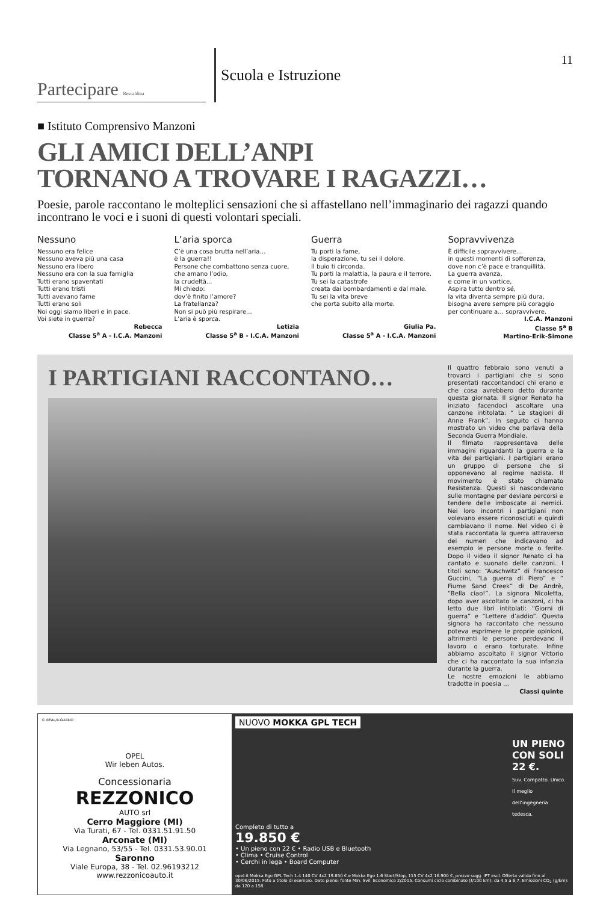Partecipare Rescaldina
Scuola e Istruzione
11
■ Istituto Comprensivo Manzoni
GLI AMICI DELL’ANPI
TORNANO A TROVARE I RAGAZZI…
Poesie, parole raccontano le molteplici sensazioni che si affastellano nell’immaginario dei ragazzi quando incontrano le voci e i suoni di questi volontari speciali.
Nessuno
Nessuno era felice
Nessuno aveva più una casa
Nessuno era libero
Nessuno era con la sua famiglia
Tutti erano spaventati
Tutti erano tristi
Tutti avevano fame
Tutti erano soli
Noi oggi siamo liberi e in pace.
Voi siete in guerra?
Rebecca
Classe 5<sup>a</sup> A - I.C.A. Manzoni
L’aria sporca
C’è una cosa brutta nell’aria…
è la guerra!!
Persone che combattono senza cuore,
che amano l’odio,
la crudeltà...
Mi chiedo:
dov’è finito l’amore?
La fratellanza?
Non si può più respirare...
L’aria è sporca.
Letizia
Classe 5<sup>a</sup> B - I.C.A. Manzoni
Guerra
Tu porti la fame,
la disperazione, tu sei il dolore.
Il buio ti circonda.
Tu porti la malattia, la paura e il terrore.
Tu sei la catastrofe
creata dai bombardamenti e dal male.
Tu sei la vita breve
che porta subito alla morte.
Giulia Pa.
Classe 5<sup>a</sup> A - I.C.A. Manzoni
Sopravvivenza
È difficile sopravvivere...
in questi momenti di sofferenza,
dove non c’è pace e tranquillità.
La guerra avanza,
e come in un vortice,
Aspira tutto dentro sé,
la vita diventa sempre più dura,
bisogna avere sempre più coraggio
per continuare a… sopravvivere.
I.C.A. Manzoni
Classe 5<sup>a</sup> B
Martino-Erik-Simone
I PARTIGIANI RACCONTANO…
Il quattro febbraio sono venuti a trovarci i partigiani che si sono presentati raccontandoci chi erano e che cosa avrebbero detto durante questa giornata. Il signor Renato ha iniziato facendoci ascoltare una canzone intitolata: “ Le stagioni di Anne Frank”. In seguito ci hanno mostrato un video che parlava della Seconda Guerra Mondiale.
Il filmato rappresentava delle immagini riguardanti la guerra e la vita dei partigiani. I partigiani erano un gruppo di persone che si opponevano al regime nazista. Il movimento è stato chiamato Resistenza. Questi si nascondevano sulle montagne per deviare percorsi e tendere delle imboscate ai nemici. Nei loro incontri i partigiani non volevano essere riconosciuti e quindi cambiavano il nome. Nel video ci è stata raccontata la guerra attraverso dei numeri che indicavano ad esempio le persone morte o ferite. Dopo il video il signor Renato ci ha cantato e suonato delle canzoni. I titoli sono: “Auschwitz” di Francesco Guccini, “La guerra di Piero” e “ Fiume Sand Creek” di De Andrè, “Bella ciao!”. La signora Nicoletta, dopo aver ascoltato le canzoni, ci ha letto due libri intitolati: “Giorni di guerra” e “Lettere d’addio”. Questa signora ha raccontato che nessuno poteva esprimere le proprie opinioni, altrimenti le persone perdevano il lavoro o erano torturate. Infine abbiamo ascoltato il signor Vittorio che ci ha raccontato la sua infanzia durante la guerra.
Le nostre emozioni le abbiamo tradotte in poesia …
Classi quinte
© REAL/ILGUADO
OPEL
Wir leben Autos.
Concessionaria
REZZONICO
AUTO srl
Cerro Maggiore (MI)
Via Turati, 67 - Tel. 0331.51.91.50
Arconate (MI)
Via Legnano, 53/55 - Tel. 0331.53.90.01
Saronno
Viale Europa, 38 - Tel. 02.96193212
www.rezzonicoauto.it
NUOVO MOKKA GPL TECH
Completo di tutto a
19.850 €
• Un pieno con 22 € • Radio USB e Bluetooth
• Clima • Cruise Control
• Cerchi in lega • Board Computer
UN PIENO CON SOLI 22 €.
Suv. Compatto. Unico. Il meglio dell’ingegneria tedesca.
opel.it Mokka Ego GPL Tech 1.4 140 CV 4x2 19.850 € e Mokka Ego 1.6 Start/Stop, 115 CV 4x2 16.900 €, prezzo sugg. IPT escl. Offerta valida fino al 30/06/2015. Foto a titolo di esempio. Dato pieno: fonte Min. Svil. Economico 2/2015. Consumi ciclo combinato (ℓ/100 km): da 4,5 a 6,7. Emissioni CO<sub>2</sub> (g/km): da 120 a 158.